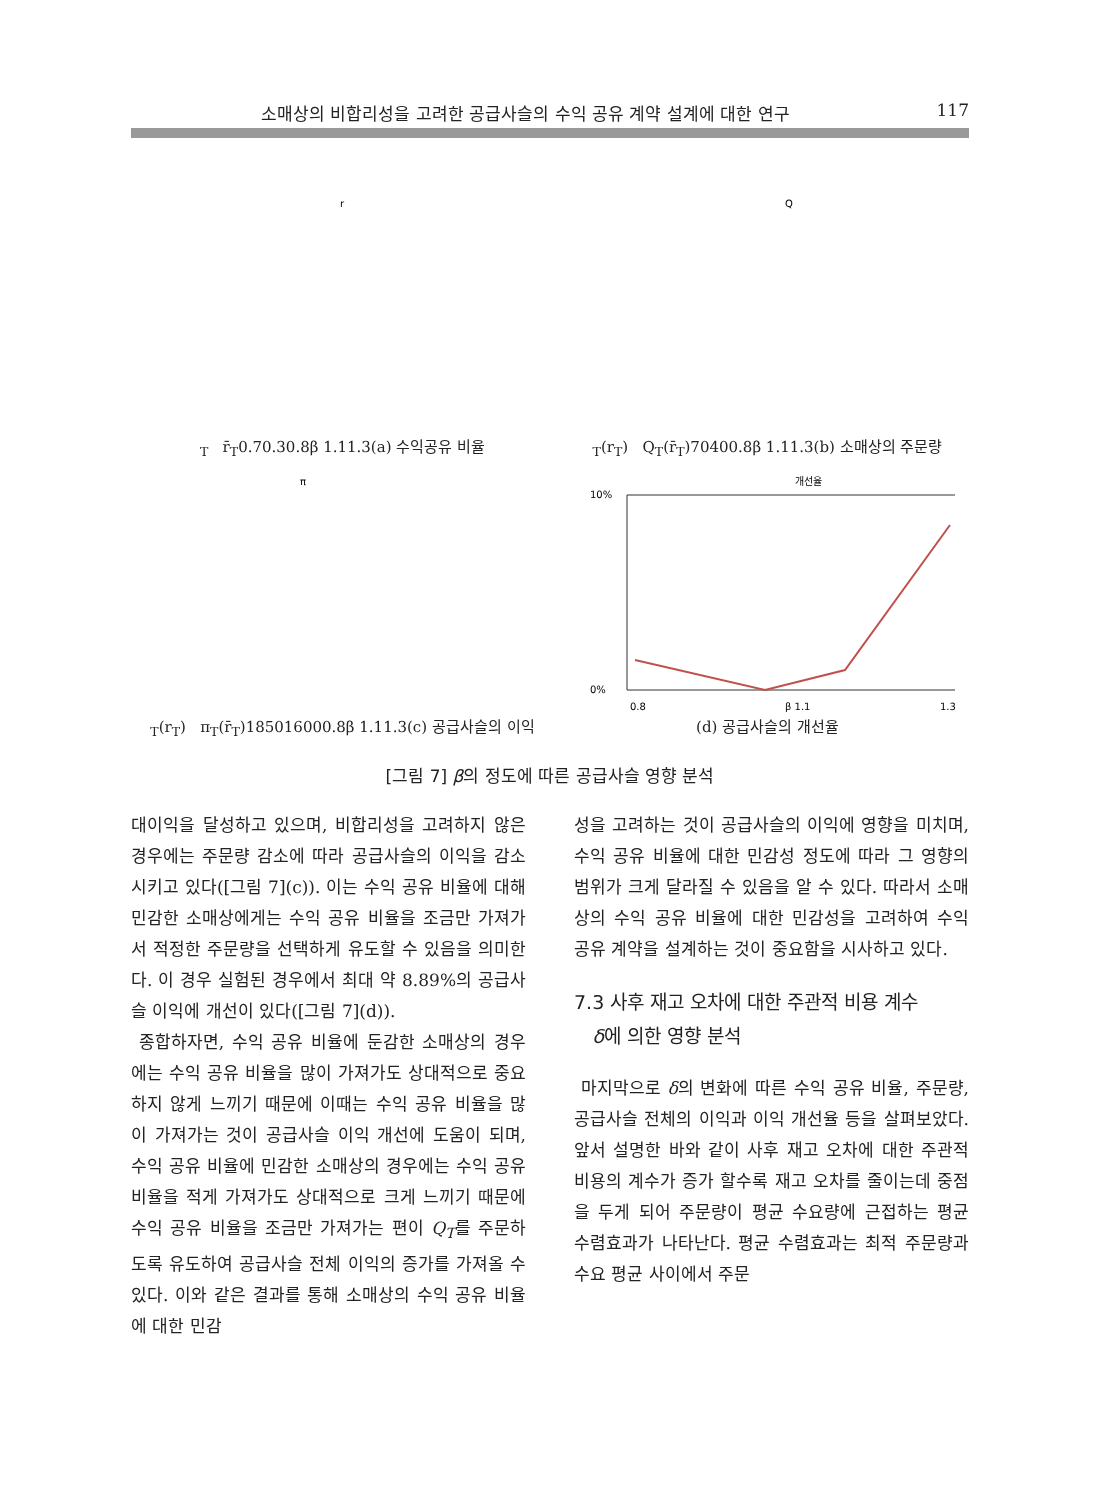소매상의 비합리성을 고려한 공급사슬의 수익 공유 계약 설계에 대한 연구 117
rT r̄T
0.7
0.3
0.8
β 1.1
1.3
(a) 수익공유 비율
QT(rT) QT(r̄T)
70
40
0.8
β 1.1
1.3
(b) 소매상의 주문량
πT(rT) πT(r̄T)
1850
1600
0.8
β 1.1
1.3
(c) 공급사슬의 이익
개선율
10%
0%
0.8
β 1.1
1.3
(d) 공급사슬의 개선율
[그림 7] β의 정도에 따른 공급사슬 영향 분석
대이익을 달성하고 있으며, 비합리성을 고려하지 않은 경우에는 주문량 감소에 따라 공급사슬의 이익을 감소시키고 있다([그림 7](c)). 이는 수익 공유 비율에 대해 민감한 소매상에게는 수익 공유 비율을 조금만 가져가서 적정한 주문량을 선택하게 유도할 수 있음을 의미한다. 이 경우 실험된 경우에서 최대 약 8.89%의 공급사슬 이익에 개선이 있다([그림 7](d)).
종합하자면, 수익 공유 비율에 둔감한 소매상의 경우에는 수익 공유 비율을 많이 가져가도 상대적으로 중요하지 않게 느끼기 때문에 이때는 수익 공유 비율을 많이 가져가는 것이 공급사슬 이익 개선에 도움이 되며, 수익 공유 비율에 민감한 소매상의 경우에는 수익 공유 비율을 적게 가져가도 상대적으로 크게 느끼기 때문에 수익 공유 비율을 조금만 가져가는 편이 Q<sub>T</sub>를 주문하도록 유도하여 공급사슬 전체 이익의 증가를 가져올 수 있다. 이와 같은 결과를 통해 소매상의 수익 공유 비율에 대한 민감
성을 고려하는 것이 공급사슬의 이익에 영향을 미치며, 수익 공유 비율에 대한 민감성 정도에 따라 그 영향의 범위가 크게 달라질 수 있음을 알 수 있다. 따라서 소매상의 수익 공유 비율에 대한 민감성을 고려하여 수익 공유 계약을 설계하는 것이 중요함을 시사하고 있다.
7.3 사후 재고 오차에 대한 주관적 비용 계수
δ에 의한 영향 분석
마지막으로 δ의 변화에 따른 수익 공유 비율, 주문량, 공급사슬 전체의 이익과 이익 개선율 등을 살펴보았다. 앞서 설명한 바와 같이 사후 재고 오차에 대한 주관적 비용의 계수가 증가 할수록 재고 오차를 줄이는데 중점을 두게 되어 주문량이 평균 수요량에 근접하는 평균 수렴효과가 나타난다. 평균 수렴효과는 최적 주문량과 수요 평균 사이에서 주문